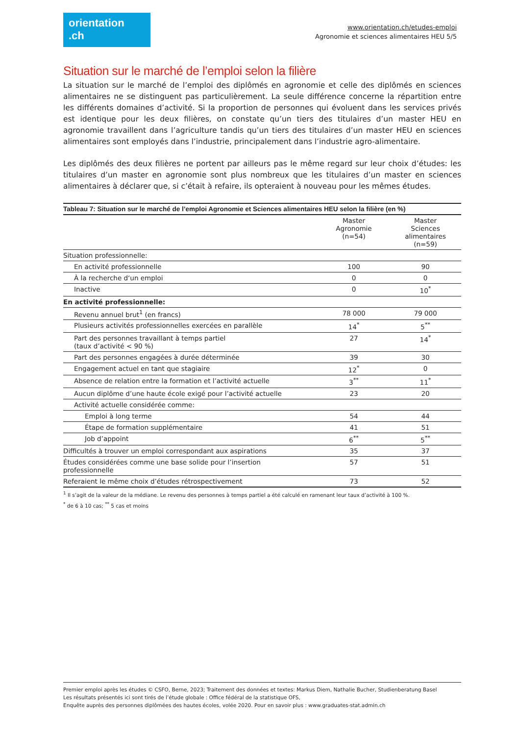orientation
.ch
www.orientation.ch/etudes-emploi
Agronomie et sciences alimentaires HEU 5/5
Situation sur le marché de l’emploi selon la filière
La situation sur le marché de l’emploi des diplômés en agronomie et celle des diplômés en sciences alimentaires ne se distinguent pas particulièrement. La seule différence concerne la répartition entre les différents domaines d’activité. Si la proportion de personnes qui évoluent dans les services privés est identique pour les deux filières, on constate qu’un tiers des titulaires d’un master HEU en agronomie travaillent dans l’agriculture tandis qu’un tiers des titulaires d’un master HEU en sciences alimentaires sont employés dans l’industrie, principalement dans l’industrie agro-alimentaire.
Les diplômés des deux filières ne portent par ailleurs pas le même regard sur leur choix d’études: les titulaires d’un master en agronomie sont plus nombreux que les titulaires d’un master en sciences alimentaires à déclarer que, si c’était à refaire, ils opteraient à nouveau pour les mêmes études.
| Tableau 7: Situation sur le marché de l’emploi Agronomie et Sciences alimentaires HEU selon la filière (en %) | | |
| --- | --- | --- |
| | Master Agronomie (n=54) | Master Sciences alimentaires (n=59) |
| Situation professionnelle: | | |
| En activité professionnelle | 100 | 90 |
| À la recherche d‘un emploi | 0 | 0 |
| Inactive | 0 | 10<sup>*</sup> |
| En activité professionnelle: | | |
| Revenu annuel brut<sup>1</sup> (en francs) | 78 000 | 79 000 |
| Plusieurs activités professionnelles exercées en parallèle | 14<sup>*</sup> | 5<sup>**</sup> |
| Part des personnes travaillant à temps partiel (taux d’activité < 90 %) | 27 | 14<sup>*</sup> |
| Part des personnes engagées à durée déterminée | 39 | 30 |
| Engagement actuel en tant que stagiaire | 12<sup>*</sup> | 0 |
| Absence de relation entre la formation et l’activité actuelle | 3<sup>**</sup> | 11<sup>*</sup> |
| Aucun diplôme d’une haute école exigé pour l’activité actuelle | 23 | 20 |
| Activité actuelle considérée comme: | | |
| Emploi à long terme | 54 | 44 |
| Étape de formation supplémentaire | 41 | 51 |
| Job d’appoint | 6<sup>**</sup> | 5<sup>**</sup> |
| Difficultés à trouver un emploi correspondant aux aspirations | 35 | 37 |
| Études considérées comme une base solide pour l’insertion professionnelle | 57 | 51 |
| Referaient le même choix d’études rétrospectivement | 73 | 52 |
<sup>1</sup> Il s’agit de la valeur de la médiane. Le revenu des personnes à temps partiel a été calculé en ramenant leur taux d’activité à 100 %.
<sup>*</sup> de 6 à 10 cas; <sup>**</sup> 5 cas et moins
Premier emploi après les études © CSFO, Berne, 2023; Traitement des données et textes: Markus Diem, Nathalie Bucher, Studienberatung Basel
Les résultats présentés ici sont tirés de l’étude globale : Office fédéral de la statistique OFS,
Enquête auprès des personnes diplômées des hautes écoles, volée 2020. Pour en savoir plus : www.graduates-stat.admin.ch